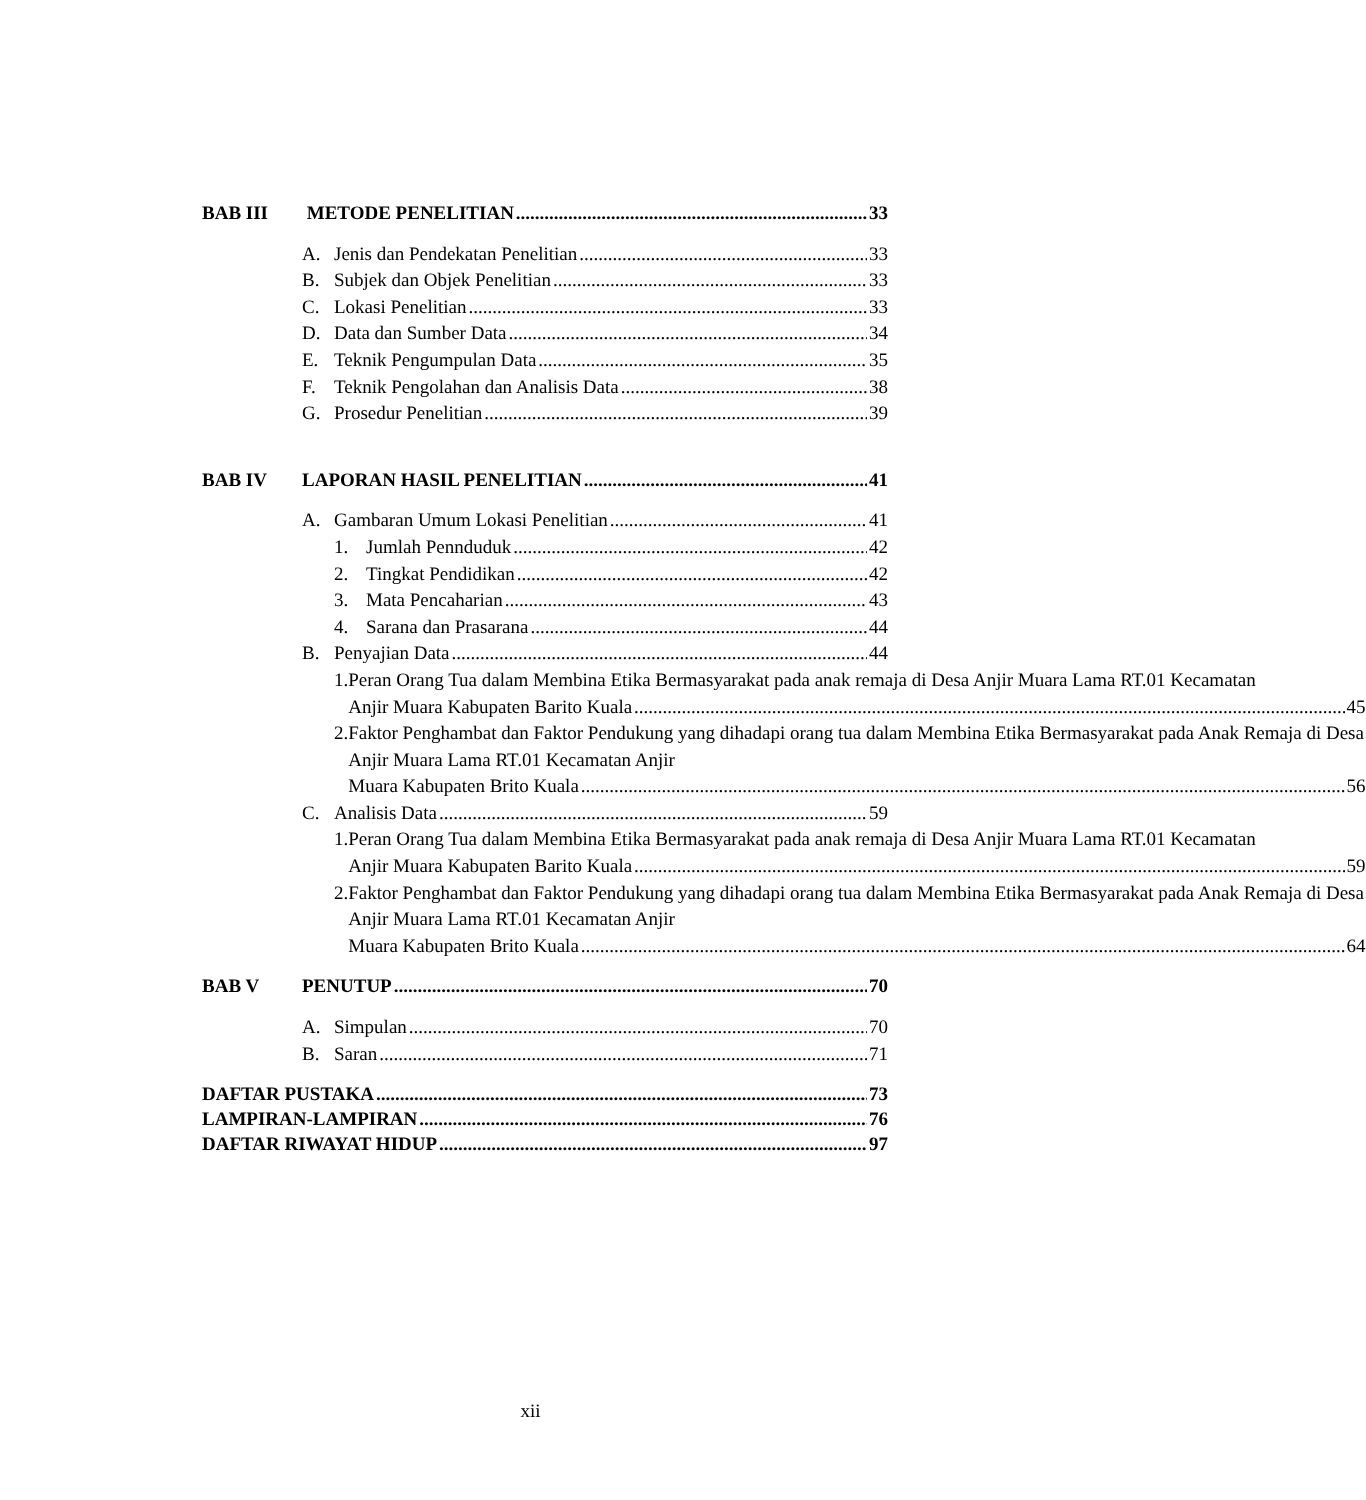BAB III METODE PENELITIAN 33
A. Jenis dan Pendekatan Penelitian 33
B. Subjek dan Objek Penelitian 33
C. Lokasi Penelitian 33
D. Data dan Sumber Data 34
E. Teknik Pengumpulan Data 35
F. Teknik Pengolahan dan Analisis Data 38
G. Prosedur Penelitian 39
BAB IV LAPORAN HASIL PENELITIAN 41
A. Gambaran Umum Lokasi Penelitian 41
1. Jumlah Pennduduk 42
2. Tingkat Pendidikan 42
3. Mata Pencaharian 43
4. Sarana dan Prasarana 44
B. Penyajian Data 44
1. Peran Orang Tua dalam Membina Etika Bermasyarakat pada anak remaja di Desa Anjir Muara Lama RT.01 Kecamatan
Anjir Muara Kabupaten Barito Kuala 45
2. Faktor Penghambat dan Faktor Pendukung yang dihadapi orang tua dalam Membina Etika Bermasyarakat pada Anak Remaja di Desa Anjir Muara Lama RT.01 Kecamatan Anjir
Muara Kabupaten Brito Kuala 56
C. Analisis Data 59
1. Peran Orang Tua dalam Membina Etika Bermasyarakat pada anak remaja di Desa Anjir Muara Lama RT.01 Kecamatan
Anjir Muara Kabupaten Barito Kuala 59
2. Faktor Penghambat dan Faktor Pendukung yang dihadapi orang tua dalam Membina Etika Bermasyarakat pada Anak Remaja di Desa Anjir Muara Lama RT.01 Kecamatan Anjir
Muara Kabupaten Brito Kuala 64
BAB V PENUTUP 70
A. Simpulan 70
B. Saran 71
DAFTAR PUSTAKA 73
LAMPIRAN-LAMPIRAN 76
DAFTAR RIWAYAT HIDUP 97
xii